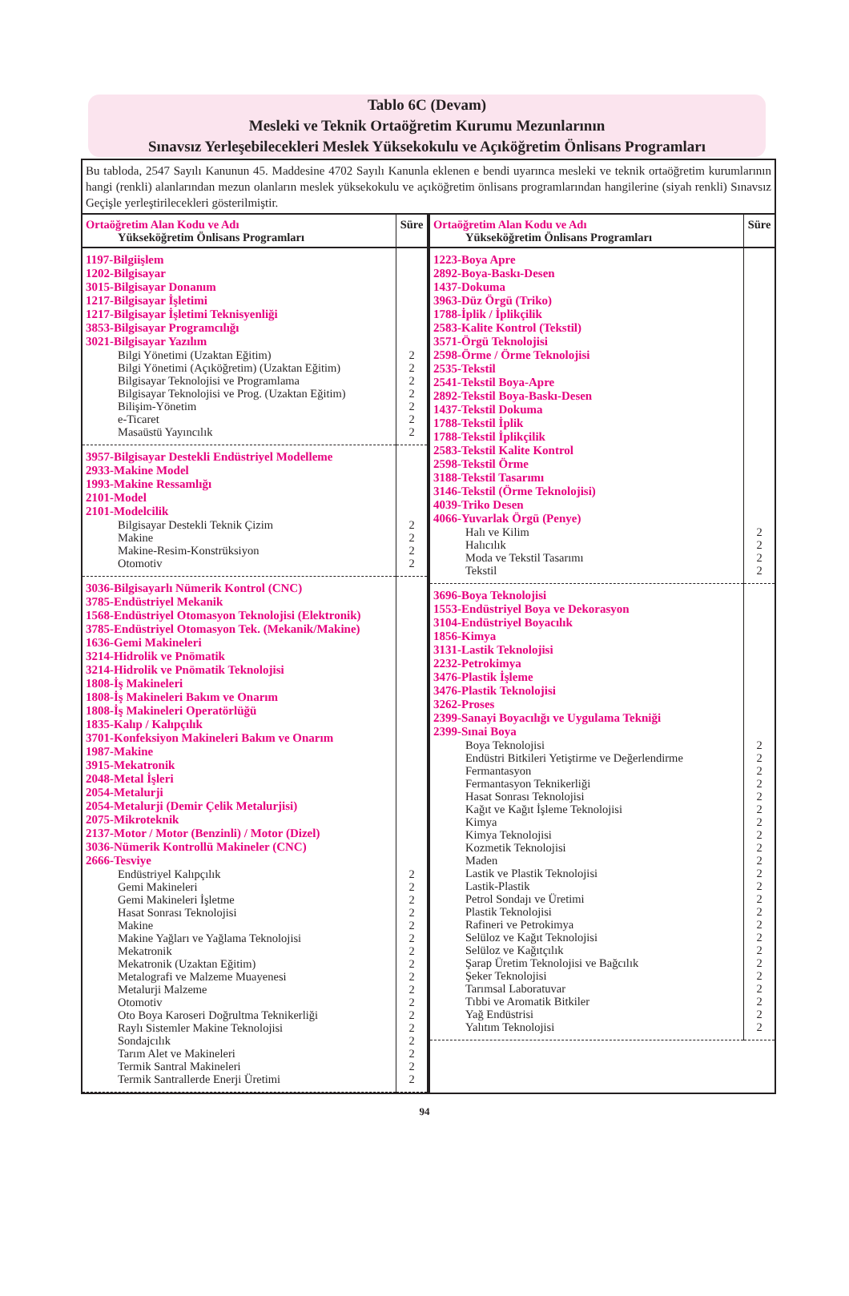Tablo 6C (Devam)
Mesleki ve Teknik Ortaöğretim Kurumu Mezunlarının
Sınavsız Yerleşebilecekleri Meslek Yüksekokulu ve Açıköğretim Önlisans Programları
Bu tabloda, 2547 Sayılı Kanunun 45. Maddesine 4702 Sayılı Kanunla eklenen e bendi uyarınca mesleki ve teknik ortaöğretim kurumlarının hangi (renkli) alanlarından mezun olanların meslek yüksekokulu ve açıköğretim önlisans programlarından hangilerine (siyah renkli) Sınavsız Geçişle yerleştirilecekleri gösterilmiştir.
| Ortaöğretim Alan Kodu ve Adı Yükseköğretim Önlisans Programları | Süre |
| --- | --- |
| 1197-Bilgiişlem 1202-Bilgisayar 3015-Bilgisayar Donanım 1217-Bilgisayar İşletimi 1217-Bilgisayar İşletimi Teknisyenliği 3853-Bilgisayar Programcılığı 3021-Bilgisayar Yazılım | |
| Bilgi Yönetimi (Uzaktan Eğitim) | 2 |
| Bilgi Yönetimi (Açıköğretim) (Uzaktan Eğitim) | 2 |
| Bilgisayar Teknolojisi ve Programlama | 2 |
| Bilgisayar Teknolojisi ve Prog. (Uzaktan Eğitim) | 2 |
| Bilişim-Yönetim | 2 |
| e-Ticaret | 2 |
| Masaüstü Yayıncılık | 2 |
| 3957-Bilgisayar Destekli Endüstriyel Modelleme 2933-Makine Model 1993-Makine Ressamlığı 2101-Model 2101-Modelcilik | |
| Bilgisayar Destekli Teknik Çizim | 2 |
| Makine | 2 |
| Makine-Resim-Konstrüksiyon | 2 |
| Otomotiv | 2 |
| 3036-Bilgisayarlı Nümerik Kontrol (CNC) 3785-Endüstriyel Mekanik 1568-Endüstriyel Otomasyon Teknolojisi (Elektronik) 3785-Endüstriyel Otomasyon Tek. (Mekanik/Makine) 1636-Gemi Makineleri 3214-Hidrolik ve Pnömatik 3214-Hidrolik ve Pnömatik Teknolojisi 1808-İş Makineleri 1808-İş Makineleri Bakım ve Onarım 1808-İş Makineleri Operatörlüğü 1835-Kalıp / Kalıpçılık 3701-Konfeksiyon Makineleri Bakım ve Onarım 1987-Makine 3915-Mekatronik 2048-Metal İşleri 2054-Metalurji 2054-Metalurji (Demir Çelik Metalurjisi) 2075-Mikroteknik 2137-Motor / Motor (Benzinli) / Motor (Dizel) 3036-Nümerik Kontrollü Makineler (CNC) 2666-Tesviye | |
| Endüstriyel Kalıpçılık | 2 |
| Gemi Makineleri | 2 |
| Gemi Makineleri İşletme | 2 |
| Hasat Sonrası Teknolojisi | 2 |
| Makine | 2 |
| Makine Yağları ve Yağlama Teknolojisi | 2 |
| Mekatronik | 2 |
| Mekatronik (Uzaktan Eğitim) | 2 |
| Metalografi ve Malzeme Muayenesi | 2 |
| Metalurji Malzeme | 2 |
| Otomotiv | 2 |
| Oto Boya Karoseri Doğrultma Teknikerliği | 2 |
| Raylı Sistemler Makine Teknolojisi | 2 |
| Sondajcılık | 2 |
| Tarım Alet ve Makineleri | 2 |
| Termik Santral Makineleri | 2 |
| Termik Santrallerde Enerji Üretimi | 2 |
| Ortaöğretim Alan Kodu ve Adı Yükseköğretim Önlisans Programları | Süre |
| --- | --- |
| 1223-Boya Apre 2892-Boya-Baskı-Desen 1437-Dokuma 3963-Düz Örgü (Triko) 1788-İplik / İplikçilik 2583-Kalite Kontrol (Tekstil) 3571-Örgü Teknolojisi 2598-Örme / Örme Teknolojisi 2535-Tekstil 2541-Tekstil Boya-Apre 2892-Tekstil Boya-Baskı-Desen 1437-Tekstil Dokuma 1788-Tekstil İplik 1788-Tekstil İplikçilik 2583-Tekstil Kalite Kontrol 2598-Tekstil Örme 3188-Tekstil Tasarımı 3146-Tekstil (Örme Teknolojisi) 4039-Triko Desen 4066-Yuvarlak Örgü (Penye) | |
| Halı ve Kilim | 2 |
| Halıcılık | 2 |
| Moda ve Tekstil Tasarımı | 2 |
| Tekstil | 2 |
| 3696-Boya Teknolojisi 1553-Endüstriyel Boya ve Dekorasyon 3104-Endüstriyel Boyacılık 1856-Kimya 3131-Lastik Teknolojisi 2232-Petrokimya 3476-Plastik İşleme 3476-Plastik Teknolojisi 3262-Proses 2399-Sanayi Boyacılığı ve Uygulama Tekniği 2399-Sınai Boya | |
| Boya Teknolojisi | 2 |
| Endüstri Bitkileri Yetiştirme ve Değerlendirme | 2 |
| Fermantasyon | 2 |
| Fermantasyon Teknikerliği | 2 |
| Hasat Sonrası Teknolojisi | 2 |
| Kağıt ve Kağıt İşleme Teknolojisi | 2 |
| Kimya | 2 |
| Kimya Teknolojisi | 2 |
| Kozmetik Teknolojisi | 2 |
| Maden | 2 |
| Lastik ve Plastik Teknolojisi | 2 |
| Lastik-Plastik | 2 |
| Petrol Sondajı ve Üretimi | 2 |
| Plastik Teknolojisi | 2 |
| Rafineri ve Petrokimya | 2 |
| Selüloz ve Kağıt Teknolojisi | 2 |
| Selüloz ve Kağıtçılık | 2 |
| Şarap Üretim Teknolojisi ve Bağcılık | 2 |
| Şeker Teknolojisi | 2 |
| Tarımsal Laboratuvar | 2 |
| Tıbbi ve Aromatik Bitkiler | 2 |
| Yağ Endüstrisi | 2 |
| Yalıtım Teknolojisi | 2 |
94